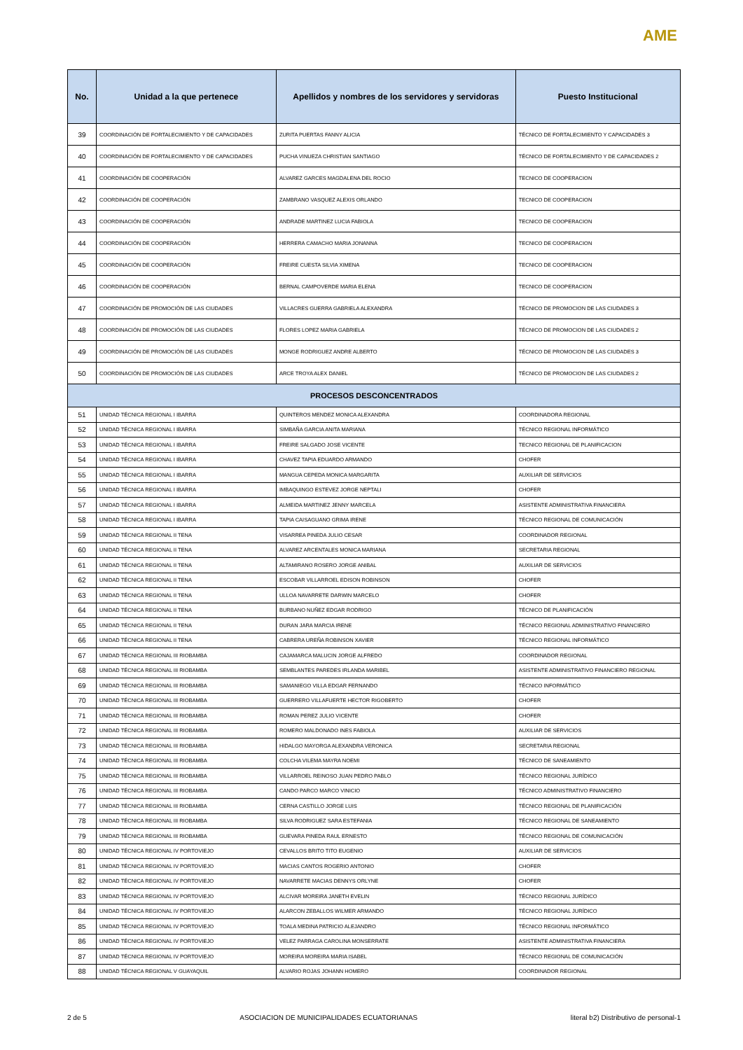AME
| No. | Unidad a la que pertenece | Apellidos y nombres de los servidores y servidoras | Puesto Institucional |
| --- | --- | --- | --- |
| 39 | COORDINACIÓN DE FORTALECIMIENTO Y DE CAPACIDADES | ZURITA PUERTAS FANNY ALICIA | TÉCNICO DE FORTALECIMIENTO Y CAPACIDADES 3 |
| 40 | COORDINACIÓN DE FORTALECIMIENTO Y DE CAPACIDADES | PUCHA VINUEZA CHRISTIAN SANTIAGO | TÉCNICO DE FORTALECIMIENTO Y DE CAPACIDADES 2 |
| 41 | COORDINACIÓN DE COOPERACIÓN | ALVAREZ GARCES MAGDALENA DEL ROCIO | TECNICO DE COOPERACION |
| 42 | COORDINACIÓN DE COOPERACIÓN | ZAMBRANO VASQUEZ ALEXIS ORLANDO | TECNICO DE COOPERACION |
| 43 | COORDINACIÓN DE COOPERACIÓN | ANDRADE MARTINEZ LUCIA FABIOLA | TECNICO DE COOPERACION |
| 44 | COORDINACIÓN DE COOPERACIÓN | HERRERA CAMACHO MARIA JONANNA | TECNICO DE COOPERACION |
| 45 | COORDINACIÓN DE COOPERACIÓN | FREIRE CUESTA SILVIA XIMENA | TECNICO DE COOPERACION |
| 46 | COORDINACIÓN DE COOPERACIÓN | BERNAL CAMPOVERDE MARIA ELENA | TECNICO DE COOPERACION |
| 47 | COORDINACIÓN DE PROMOCIÓN DE LAS CIUDADES | VILLACRES GUERRA GABRIELA ALEXANDRA | TÉCNICO DE PROMOCION DE LAS CIUDADES 3 |
| 48 | COORDINACIÓN DE PROMOCIÓN DE LAS CIUDADES | FLORES LOPEZ MARIA GABRIELA | TÉCNICO DE PROMOCION DE LAS CIUDADES 2 |
| 49 | COORDINACIÓN DE PROMOCIÓN DE LAS CIUDADES | MONGE RODRIGUEZ ANDRE ALBERTO | TÉCNICO DE PROMOCION DE LAS CIUDADES 3 |
| 50 | COORDINACIÓN DE PROMOCIÓN DE LAS CIUDADES | ARCE TROYA ALEX DANIEL | TÉCNICO DE PROMOCION DE LAS CIUDADES 2 |
| PROCESOS DESCONCENTRADOS | | | |
| 51 | UNIDAD TÉCNICA REGIONAL I IBARRA | QUINTEROS MENDEZ MONICA ALEXANDRA | COORDINADORA REGIONAL |
| 52 | UNIDAD TÉCNICA REGIONAL I IBARRA | SIMBAÑA GARCIA ANITA MARIANA | TÉCNICO REGIONAL INFORMÁTICO |
| 53 | UNIDAD TÉCNICA REGIONAL I IBARRA | FREIRE SALGADO JOSE VICENTE | TECNICO REGIONAL DE PLANIFICACION |
| 54 | UNIDAD TÉCNICA REGIONAL I IBARRA | CHAVEZ TAPIA EDUARDO ARMANDO | CHOFER |
| 55 | UNIDAD TÉCNICA REGIONAL I IBARRA | MANGUA CEPEDA MONICA MARGARITA | AUXILIAR DE SERVICIOS |
| 56 | UNIDAD TÉCNICA REGIONAL I IBARRA | IMBAQUINGO ESTEVEZ JORGE NEPTALI | CHOFER |
| 57 | UNIDAD TÉCNICA REGIONAL I IBARRA | ALMEIDA MARTINEZ JENNY MARCELA | ASISTENTE ADMINISTRATIVA FINANCIERA |
| 58 | UNIDAD TÉCNICA REGIONAL I IBARRA | TAPIA CAISAGUANO GRIMA IRENE | TÉCNICO REGIONAL DE COMUNICACIÓN |
| 59 | UNIDAD TÉCNICA REGIONAL II TENA | VISARREA PINEDA JULIO CESAR | COORDINADOR REGIONAL |
| 60 | UNIDAD TÉCNICA REGIONAL II TENA | ALVAREZ ARCENTALES MONICA MARIANA | SECRETARIA REGIONAL |
| 61 | UNIDAD TÉCNICA REGIONAL II TENA | ALTAMIRANO ROSERO JORGE ANIBAL | AUXILIAR DE SERVICIOS |
| 62 | UNIDAD TÉCNICA REGIONAL II TENA | ESCOBAR VILLARROEL EDISON ROBINSON | CHOFER |
| 63 | UNIDAD TÉCNICA REGIONAL II TENA | ULLOA NAVARRETE DARWIN MARCELO | CHOFER |
| 64 | UNIDAD TÉCNICA REGIONAL II TENA | BURBANO NUÑEZ EDGAR RODRIGO | TÉCNICO DE PLANIFICACIÓN |
| 65 | UNIDAD TÉCNICA REGIONAL II TENA | DURAN JARA MARCIA IRENE | TÉCNICO REGIONAL ADMINISTRATIVO FINANCIERO |
| 66 | UNIDAD TÉCNICA REGIONAL II TENA | CABRERA UREÑA ROBINSON XAVIER | TÉCNICO REGIONAL INFORMÁTICO |
| 67 | UNIDAD TÉCNICA REGIONAL III RIOBAMBA | CAJAMARCA MALUCIN JORGE ALFREDO | COORDINADOR REGIONAL |
| 68 | UNIDAD TÉCNICA REGIONAL III RIOBAMBA | SEMBLANTES PAREDES IRLANDA MARIBEL | ASISTENTE ADMINISTRATIVO FINANCIERO REGIONAL |
| 69 | UNIDAD TÉCNICA REGIONAL III RIOBAMBA | SAMANIEGO VILLA EDGAR FERNANDO | TÉCNICO INFORMÁTICO |
| 70 | UNIDAD TÉCNICA REGIONAL III RIOBAMBA | GUERRERO VILLAFUERTE HECTOR RIGOBERTO | CHOFER |
| 71 | UNIDAD TÉCNICA REGIONAL III RIOBAMBA | ROMAN PEREZ JULIO VICENTE | CHOFER |
| 72 | UNIDAD TÉCNICA REGIONAL III RIOBAMBA | ROMERO MALDONADO INES FABIOLA | AUXILIAR DE SERVICIOS |
| 73 | UNIDAD TÉCNICA REGIONAL III RIOBAMBA | HIDALGO MAYORGA ALEXANDRA VERONICA | SECRETARIA REGIONAL |
| 74 | UNIDAD TÉCNICA REGIONAL III RIOBAMBA | COLCHA VILEMA MAYRA NOEMI | TÉCNICO DE SANEAMIENTO |
| 75 | UNIDAD TÉCNICA REGIONAL III RIOBAMBA | VILLARROEL REINOSO JUAN PEDRO PABLO | TÉCNICO REGIONAL JURÍDICO |
| 76 | UNIDAD TÉCNICA REGIONAL III RIOBAMBA | CANDO PARCO MARCO VINICIO | TÉCNICO ADMINISTRATIVO FINANCIERO |
| 77 | UNIDAD TÉCNICA REGIONAL III RIOBAMBA | CERNA CASTILLO JORGE LUIS | TÉCNICO REGIONAL DE PLANIFICACIÓN |
| 78 | UNIDAD TÉCNICA REGIONAL III RIOBAMBA | SILVA RODRIGUEZ SARA ESTEFANIA | TÉCNICO REGIONAL DE SANEAMIENTO |
| 79 | UNIDAD TÉCNICA REGIONAL III RIOBAMBA | GUEVARA PINEDA RAUL ERNESTO | TÉCNICO REGIONAL DE COMUNICACIÓN |
| 80 | UNIDAD TÉCNICA REGIONAL IV PORTOVIEJO | CEVALLOS BRITO TITO EUGENIO | AUXILIAR DE SERVICIOS |
| 81 | UNIDAD TÉCNICA REGIONAL IV PORTOVIEJO | MACIAS CANTOS ROGERIO ANTONIO | CHOFER |
| 82 | UNIDAD TÉCNICA REGIONAL IV PORTOVIEJO | NAVARRETE MACIAS DENNYS ORLYNE | CHOFER |
| 83 | UNIDAD TÉCNICA REGIONAL IV PORTOVIEJO | ALCIVAR MOREIRA JANETH EVELIN | TÉCNICO REGIONAL JURÍDICO |
| 84 | UNIDAD TÉCNICA REGIONAL IV PORTOVIEJO | ALARCON ZEBALLOS WILMER ARMANDO | TÉCNICO REGIONAL JURÍDICO |
| 85 | UNIDAD TÉCNICA REGIONAL IV PORTOVIEJO | TOALA MEDINA PATRICIO ALEJANDRO | TÉCNICO REGIONAL INFORMÁTICO |
| 86 | UNIDAD TÉCNICA REGIONAL IV PORTOVIEJO | VELEZ PARRAGA CAROLINA MONSERRATE | ASISTENTE ADMINISTRATIVA FINANCIERA |
| 87 | UNIDAD TÉCNICA REGIONAL IV PORTOVIEJO | MOREIRA MOREIRA MARIA ISABEL | TÉCNICO REGIONAL DE COMUNICACIÓN |
| 88 | UNIDAD TÉCNICA REGIONAL V GUAYAQUIL | ALVARIO ROJAS JOHANN HOMERO | COORDINADOR REGIONAL |
2 de 5 ASOCIACION DE MUNICIPALIDADES ECUATORIANAS literal b2) Distributivo de personal-1